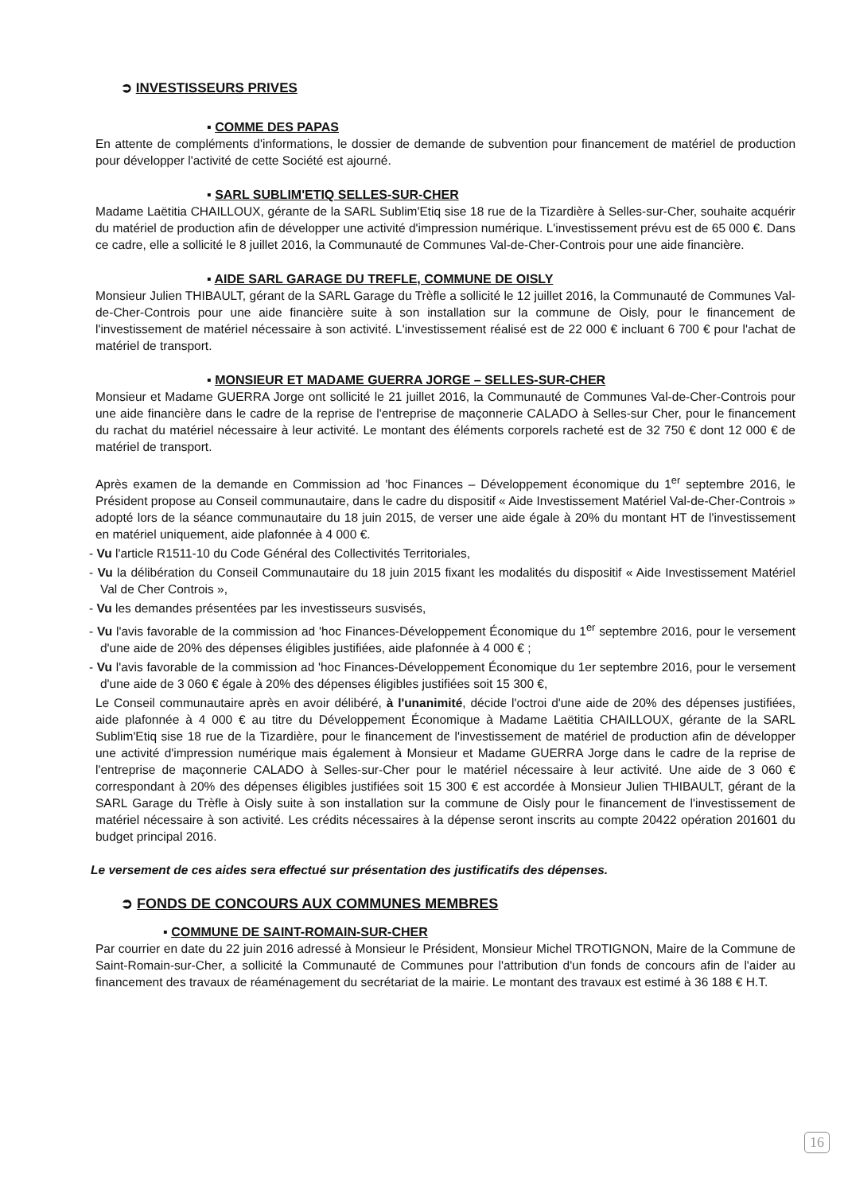➲ INVESTISSEURS PRIVES
▪ COMME DES PAPAS
En attente de compléments d'informations, le dossier de demande de subvention pour financement de matériel de production pour développer l'activité de cette Société est ajourné.
▪ SARL SUBLIM'ETIQ SELLES-SUR-CHER
Madame Laëtitia CHAILLOUX, gérante de la SARL Sublim'Etiq sise 18 rue de la Tizardière à Selles-sur-Cher, souhaite acquérir du matériel de production afin de développer une activité d'impression numérique. L'investissement prévu est de 65 000 €. Dans ce cadre, elle a sollicité le 8 juillet 2016, la Communauté de Communes Val-de-Cher-Controis pour une aide financière.
▪ AIDE SARL GARAGE DU TREFLE, COMMUNE DE OISLY
Monsieur Julien THIBAULT, gérant de la SARL Garage du Trèfle a sollicité le 12 juillet 2016, la Communauté de Communes Val-de-Cher-Controis pour une aide financière suite à son installation sur la commune de Oisly, pour le financement de l'investissement de matériel nécessaire à son activité. L'investissement réalisé est de 22 000 € incluant 6 700 € pour l'achat de matériel de transport.
▪ MONSIEUR ET MADAME GUERRA JORGE – SELLES-SUR-CHER
Monsieur et Madame GUERRA Jorge ont sollicité le 21 juillet 2016, la Communauté de Communes Val-de-Cher-Controis pour une aide financière dans le cadre de la reprise de l'entreprise de maçonnerie CALADO à Selles-sur Cher, pour le financement du rachat du matériel nécessaire à leur activité. Le montant des éléments corporels racheté est de 32 750 € dont 12 000 € de matériel de transport.
Après examen de la demande en Commission ad 'hoc Finances – Développement économique du 1<sup>er</sup> septembre 2016, le Président propose au Conseil communautaire, dans le cadre du dispositif « Aide Investissement Matériel Val-de-Cher-Controis » adopté lors de la séance communautaire du 18 juin 2015, de verser une aide égale à 20% du montant HT de l'investissement en matériel uniquement, aide plafonnée à 4 000 €.
- Vu l'article R1511-10 du Code Général des Collectivités Territoriales,
- Vu la délibération du Conseil Communautaire du 18 juin 2015 fixant les modalités du dispositif « Aide Investissement Matériel Val de Cher Controis »,
- Vu les demandes présentées par les investisseurs susvisés,
- Vu l'avis favorable de la commission ad 'hoc Finances-Développement Économique du 1<sup>er</sup> septembre 2016, pour le versement d'une aide de 20% des dépenses éligibles justifiées, aide plafonnée à 4 000 € ;
- Vu l'avis favorable de la commission ad 'hoc Finances-Développement Économique du 1er septembre 2016, pour le versement d'une aide de 3 060 € égale à 20% des dépenses éligibles justifiées soit 15 300 €,
Le Conseil communautaire après en avoir délibéré, à l'unanimité, décide l'octroi d'une aide de 20% des dépenses justifiées, aide plafonnée à 4 000 € au titre du Développement Économique à Madame Laëtitia CHAILLOUX, gérante de la SARL Sublim'Etiq sise 18 rue de la Tizardière, pour le financement de l'investissement de matériel de production afin de développer une activité d'impression numérique mais également à Monsieur et Madame GUERRA Jorge dans le cadre de la reprise de l'entreprise de maçonnerie CALADO à Selles-sur-Cher pour le matériel nécessaire à leur activité. Une aide de 3 060 € correspondant à 20% des dépenses éligibles justifiées soit 15 300 € est accordée à Monsieur Julien THIBAULT, gérant de la SARL Garage du Trèfle à Oisly suite à son installation sur la commune de Oisly pour le financement de l'investissement de matériel nécessaire à son activité. Les crédits nécessaires à la dépense seront inscrits au compte 20422 opération 201601 du budget principal 2016.
Le versement de ces aides sera effectué sur présentation des justificatifs des dépenses.
➲ FONDS DE CONCOURS AUX COMMUNES MEMBRES
▪ COMMUNE DE SAINT-ROMAIN-SUR-CHER
Par courrier en date du 22 juin 2016 adressé à Monsieur le Président, Monsieur Michel TROTIGNON, Maire de la Commune de Saint-Romain-sur-Cher, a sollicité la Communauté de Communes pour l'attribution d'un fonds de concours afin de l'aider au financement des travaux de réaménagement du secrétariat de la mairie. Le montant des travaux est estimé à 36 188 € H.T.
16